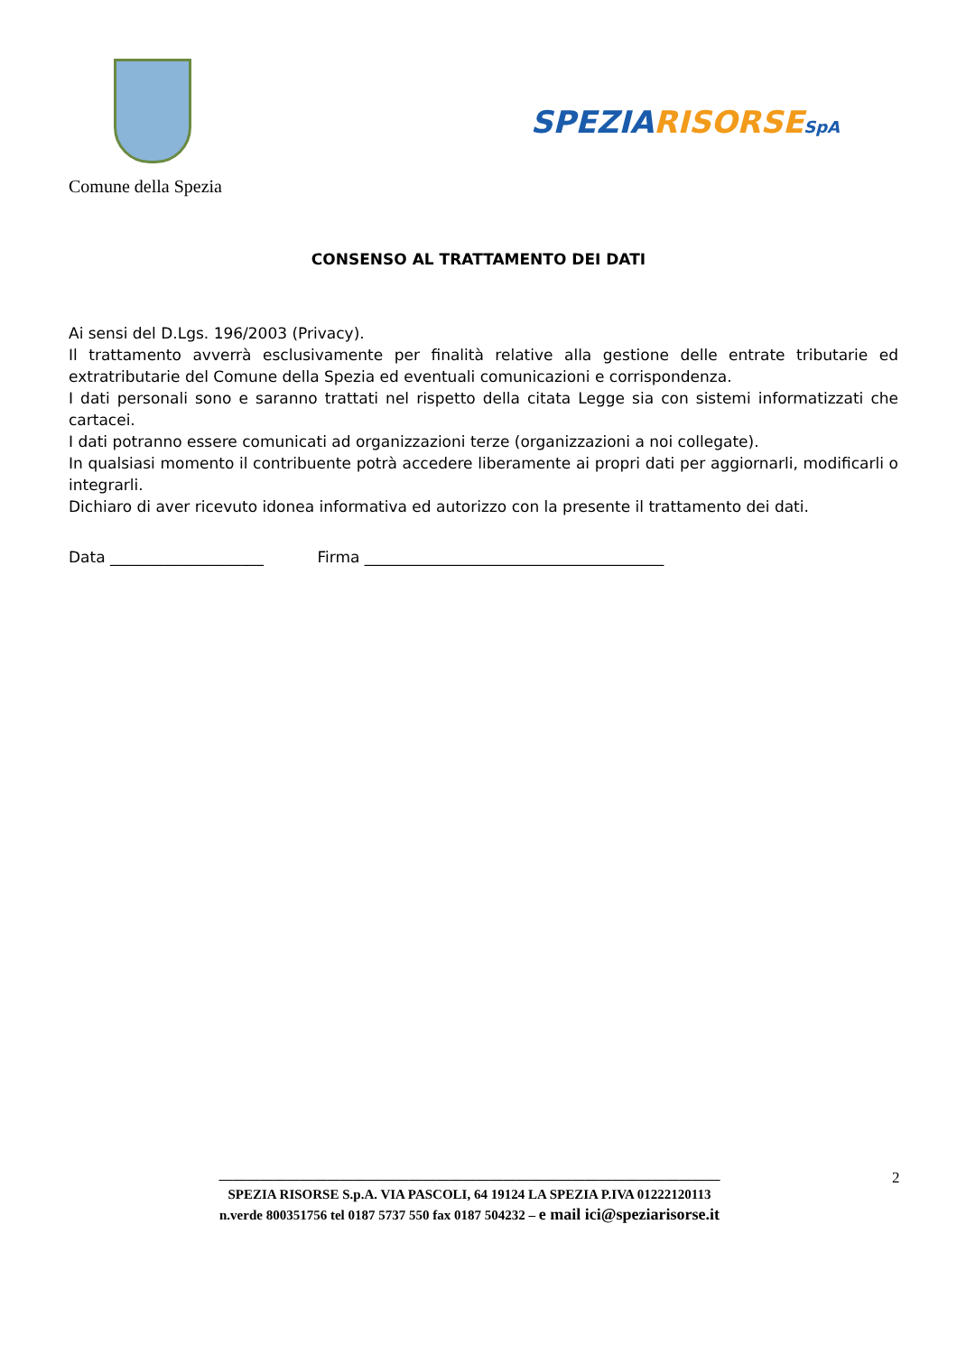Comune della Spezia
SPEZIA RISORSE SpA
CONSENSO AL TRATTAMENTO DEI DATI
Ai sensi del D.Lgs. 196/2003 (Privacy).
Il trattamento avverrà esclusivamente per finalità relative alla gestione delle entrate tributarie ed extratributarie del Comune della Spezia ed eventuali comunicazioni e corrispondenza.
I dati personali sono e saranno trattati nel rispetto della citata Legge sia con sistemi informatizzati che cartacei.
I dati potranno essere comunicati ad organizzazioni terze (organizzazioni a noi collegate).
In qualsiasi momento il contribuente potrà accedere liberamente ai propri dati per aggiornarli, modificarli o integrarli.
Dichiaro di aver ricevuto idonea informativa ed autorizzo con la presente il trattamento dei dati.
Data ____________________ Firma _______________________________________
2
__________________________________________________________________________
SPEZIA RISORSE S.p.A. VIA PASCOLI, 64 19124 LA SPEZIA P.IVA 01222120113
n.verde 800351756 tel 0187 5737 550 fax 0187 504232 – e mail ici@speziarisorse.it